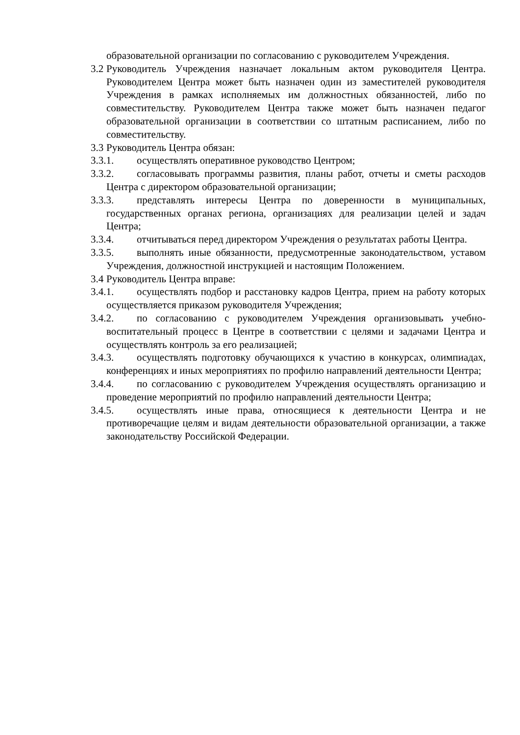образовательной организации по согласованию с руководителем Учреждения.
3.2 Руководитель Учреждения назначает локальным актом руководителя Центра. Руководителем Центра может быть назначен один из заместителей руководителя Учреждения в рамках исполняемых им должностных обязанностей, либо по совместительству. Руководителем Центра также может быть назначен педагог образовательной организации в соответствии со штатным расписанием, либо по совместительству.
3.3 Руководитель Центра обязан:
3.3.1. осуществлять оперативное руководство Центром;
3.3.2. согласовывать программы развития, планы работ, отчеты и сметы расходов Центра с директором образовательной организации;
3.3.3. представлять интересы Центра по доверенности в муниципальных, государственных органах региона, организациях для реализации целей и задач Центра;
3.3.4. отчитываться перед директором Учреждения о результатах работы Центра.
3.3.5. выполнять иные обязанности, предусмотренные законодательством, уставом Учреждения, должностной инструкцией и настоящим Положением.
3.4 Руководитель Центра вправе:
3.4.1. осуществлять подбор и расстановку кадров Центра, прием на работу которых осуществляется приказом руководителя Учреждения;
3.4.2. по согласованию с руководителем Учреждения организовывать учебно-воспитательный процесс в Центре в соответствии с целями и задачами Центра и осуществлять контроль за его реализацией;
3.4.3. осуществлять подготовку обучающихся к участию в конкурсах, олимпиадах, конференциях и иных мероприятиях по профилю направлений деятельности Центра;
3.4.4. по согласованию с руководителем Учреждения осуществлять организацию и проведение мероприятий по профилю направлений деятельности Центра;
3.4.5. осуществлять иные права, относящиеся к деятельности Центра и не противоречащие целям и видам деятельности образовательной организации, а также законодательству Российской Федерации.